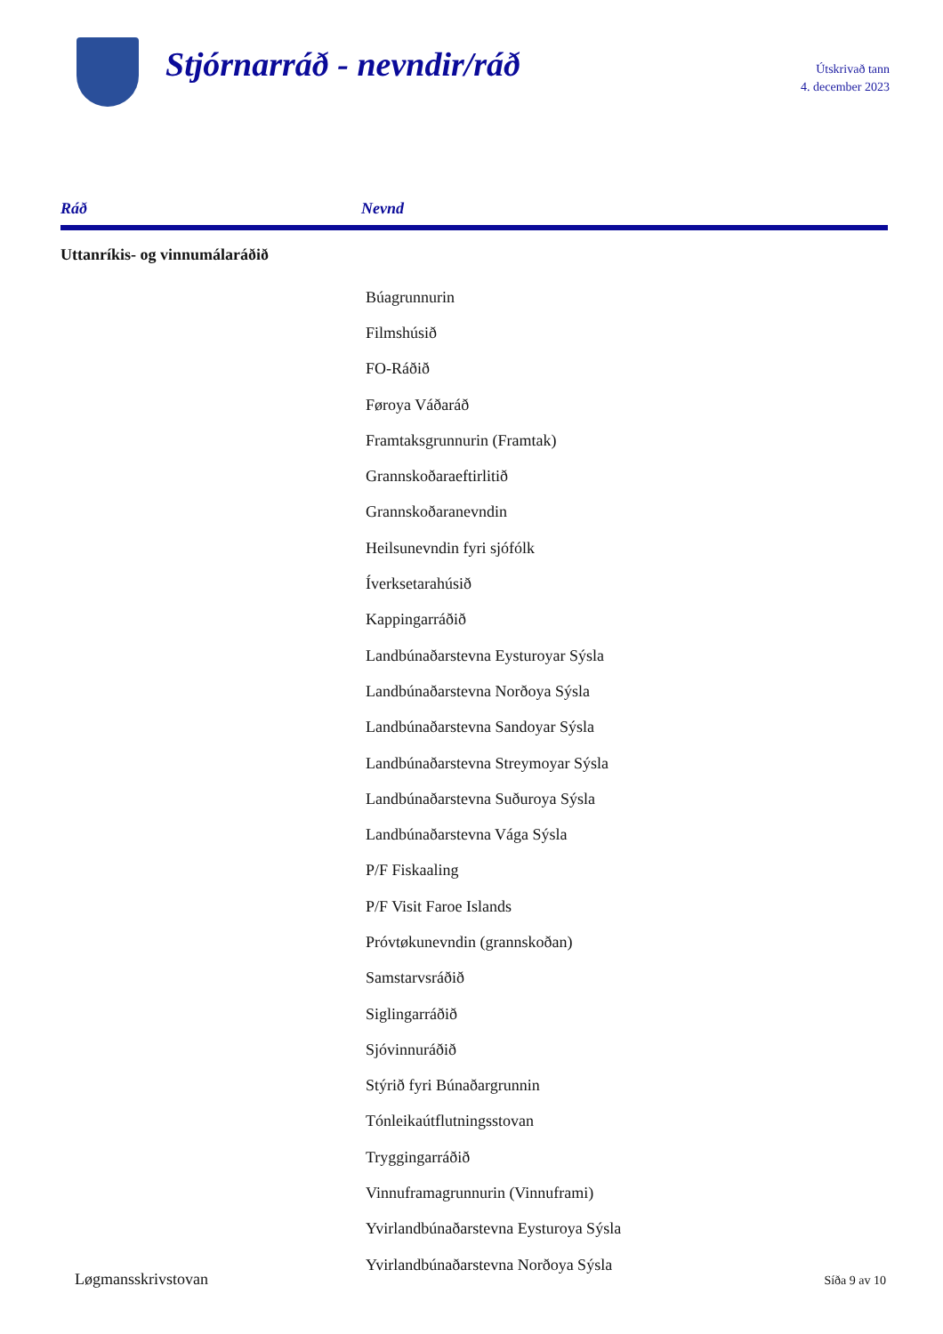Stjórnarráð - nevndir/ráð
Útskrivað tann
4. december 2023
| Ráð | Nevnd |
| --- | --- |
| Uttanríkis- og vinnumálaráðið | |
| | Búagrunnurin |
| | Filmshúsið |
| | FO-Ráðið |
| | Føroya Váðaráð |
| | Framtaksgrunnurin (Framtak) |
| | Grannskoðaraeftirlitið |
| | Grannskoðaranevndin |
| | Heilsunevndin fyri sjófólk |
| | Íverksetarahúsið |
| | Kappingarráðið |
| | Landbúnaðarstevna Eysturoyar Sýsla |
| | Landbúnaðarstevna Norðoya Sýsla |
| | Landbúnaðarstevna Sandoyar Sýsla |
| | Landbúnaðarstevna Streymoyar Sýsla |
| | Landbúnaðarstevna Suðuroya Sýsla |
| | Landbúnaðarstevna Vága Sýsla |
| | P/F Fiskaaling |
| | P/F Visit Faroe Islands |
| | Próvtøkunevndin (grannskoðan) |
| | Samstarvsráðið |
| | Siglingarráðið |
| | Sjóvinnuráðið |
| | Stýrið fyri Búnaðargrunnin |
| | Tónleikaútflutningsstovan |
| | Tryggingarráðið |
| | Vinnuframagrunnurin (Vinnuframi) |
| | Yvirlandbúnaðarstevna Eysturoya Sýsla |
| | Yvirlandbúnaðarstevna Norðoya Sýsla |
Løgmansskrivstovan Síða 9 av 10